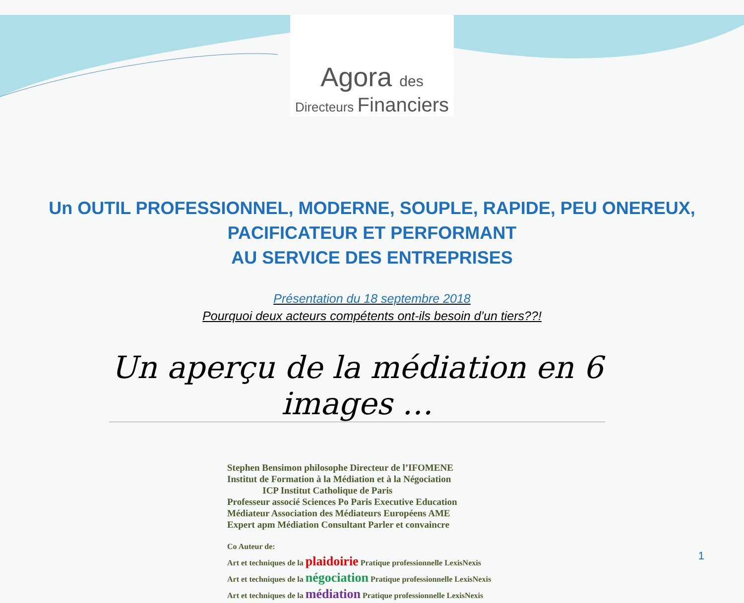Agora des
Directeurs Financiers
Un OUTIL PROFESSIONNEL, MODERNE, SOUPLE, RAPIDE, PEU ONEREUX,
PACIFICATEUR ET PERFORMANT
AU SERVICE DES ENTREPRISES
Présentation du 18 septembre 2018
Pourquoi deux acteurs compétents ont-ils besoin d’un tiers??!
Un aperçu de la médiation en 6 images …
Stephen Bensimon philosophe Directeur de l’IFOMENE
Institut de Formation à la Médiation et à la Négociation
ICP Institut Catholique de Paris
Professeur associé Sciences Po Paris Executive Education
Médiateur Association des Médiateurs Européens AME
Expert apm Médiation Consultant Parler et convaincre
Co Auteur de:
Art et techniques de la plaidoirie Pratique professionnelle LexisNexis
Art et techniques de la négociation Pratique professionnelle LexisNexis
Art et techniques de la médiation Pratique professionnelle LexisNexis
1